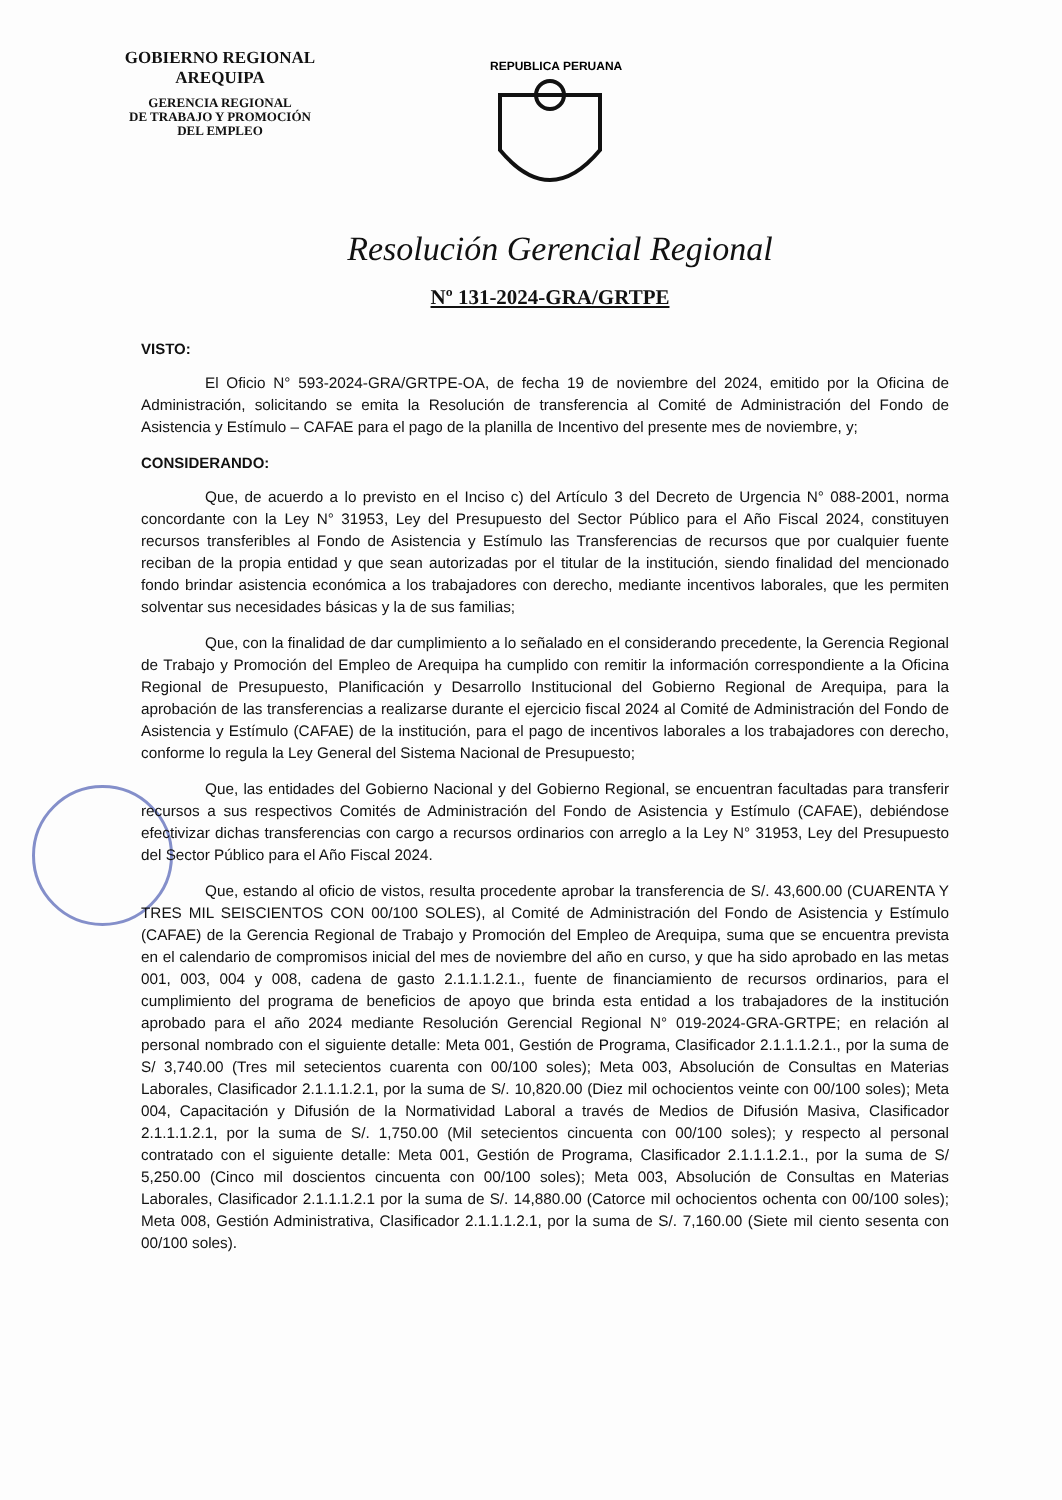GOBIERNO REGIONAL
AREQUIPA
GERENCIA REGIONAL
DE TRABAJO Y PROMOCIÓN
DEL EMPLEO
REPUBLICA PERUANA
Resolución Gerencial Regional
Nº 131-2024-GRA/GRTPE
VISTO:
El Oficio N° 593-2024-GRA/GRTPE-OA, de fecha 19 de noviembre del 2024, emitido por la Oficina de Administración, solicitando se emita la Resolución de transferencia al Comité de Administración del Fondo de Asistencia y Estímulo – CAFAE para el pago de la planilla de Incentivo del presente mes de noviembre, y;
CONSIDERANDO:
Que, de acuerdo a lo previsto en el Inciso c) del Artículo 3 del Decreto de Urgencia N° 088-2001, norma concordante con la Ley N° 31953, Ley del Presupuesto del Sector Público para el Año Fiscal 2024, constituyen recursos transferibles al Fondo de Asistencia y Estímulo las Transferencias de recursos que por cualquier fuente reciban de la propia entidad y que sean autorizadas por el titular de la institución, siendo finalidad del mencionado fondo brindar asistencia económica a los trabajadores con derecho, mediante incentivos laborales, que les permiten solventar sus necesidades básicas y la de sus familias;
Que, con la finalidad de dar cumplimiento a lo señalado en el considerando precedente, la Gerencia Regional de Trabajo y Promoción del Empleo de Arequipa ha cumplido con remitir la información correspondiente a la Oficina Regional de Presupuesto, Planificación y Desarrollo Institucional del Gobierno Regional de Arequipa, para la aprobación de las transferencias a realizarse durante el ejercicio fiscal 2024 al Comité de Administración del Fondo de Asistencia y Estímulo (CAFAE) de la institución, para el pago de incentivos laborales a los trabajadores con derecho, conforme lo regula la Ley General del Sistema Nacional de Presupuesto;
Que, las entidades del Gobierno Nacional y del Gobierno Regional, se encuentran facultadas para transferir recursos a sus respectivos Comités de Administración del Fondo de Asistencia y Estímulo (CAFAE), debiéndose efectivizar dichas transferencias con cargo a recursos ordinarios con arreglo a la Ley N° 31953, Ley del Presupuesto del Sector Público para el Año Fiscal 2024.
Que, estando al oficio de vistos, resulta procedente aprobar la transferencia de S/. 43,600.00 (CUARENTA Y TRES MIL SEISCIENTOS CON 00/100 SOLES), al Comité de Administración del Fondo de Asistencia y Estímulo (CAFAE) de la Gerencia Regional de Trabajo y Promoción del Empleo de Arequipa, suma que se encuentra prevista en el calendario de compromisos inicial del mes de noviembre del año en curso, y que ha sido aprobado en las metas 001, 003, 004 y 008, cadena de gasto 2.1.1.1.2.1., fuente de financiamiento de recursos ordinarios, para el cumplimiento del programa de beneficios de apoyo que brinda esta entidad a los trabajadores de la institución aprobado para el año 2024 mediante Resolución Gerencial Regional N° 019-2024-GRA-GRTPE; en relación al personal nombrado con el siguiente detalle: Meta 001, Gestión de Programa, Clasificador 2.1.1.1.2.1., por la suma de S/ 3,740.00 (Tres mil setecientos cuarenta con 00/100 soles); Meta 003, Absolución de Consultas en Materias Laborales, Clasificador 2.1.1.1.2.1, por la suma de S/. 10,820.00 (Diez mil ochocientos veinte con 00/100 soles); Meta 004, Capacitación y Difusión de la Normatividad Laboral a través de Medios de Difusión Masiva, Clasificador 2.1.1.1.2.1, por la suma de S/. 1,750.00 (Mil setecientos cincuenta con 00/100 soles); y respecto al personal contratado con el siguiente detalle: Meta 001, Gestión de Programa, Clasificador 2.1.1.1.2.1., por la suma de S/ 5,250.00 (Cinco mil doscientos cincuenta con 00/100 soles); Meta 003, Absolución de Consultas en Materias Laborales, Clasificador 2.1.1.1.2.1 por la suma de S/. 14,880.00 (Catorce mil ochocientos ochenta con 00/100 soles); Meta 008, Gestión Administrativa, Clasificador 2.1.1.1.2.1, por la suma de S/. 7,160.00 (Siete mil ciento sesenta con 00/100 soles).